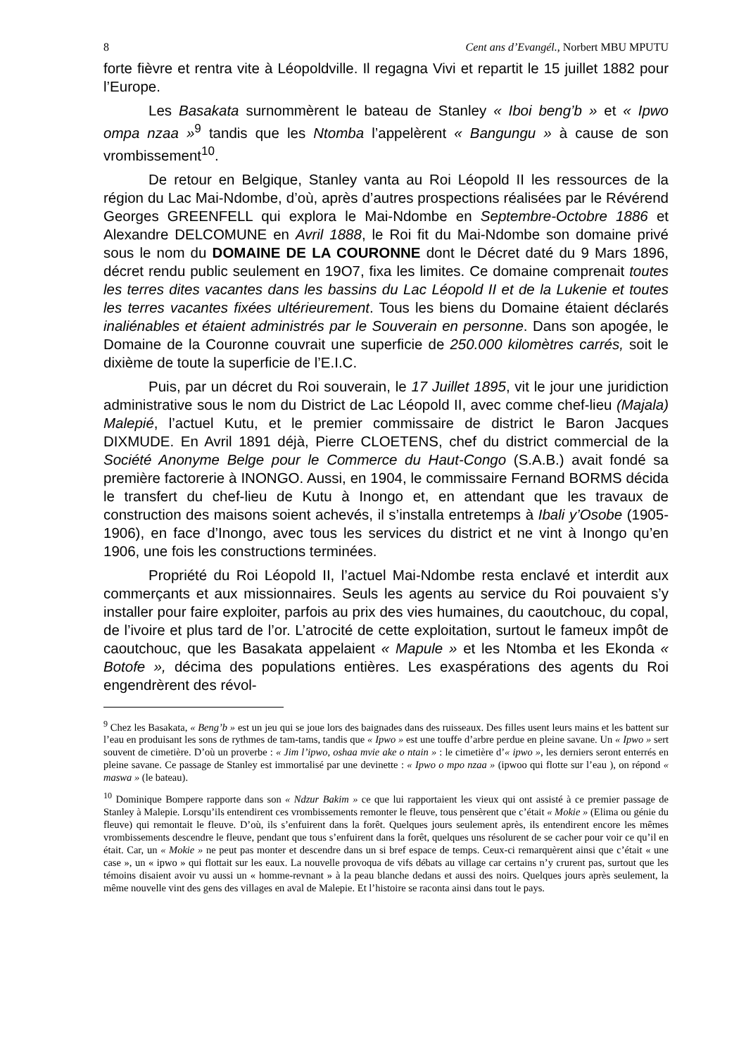8 Cent ans d’Evangél., Norbert MBU MPUTU
forte fièvre et rentra vite à Léopoldville. Il regagna Vivi et repartit le 15 juillet 1882 pour l’Europe.
Les Basakata surnommèrent le bateau de Stanley « Iboi beng’b » et « Ipwo ompa nzaa »<sup>9</sup> tandis que les Ntomba l’appelèrent « Bangungu » à cause de son vrombissement<sup>10</sup>.
De retour en Belgique, Stanley vanta au Roi Léopold II les ressources de la région du Lac Mai-Ndombe, d’où, après d’autres prospections réalisées par le Révérend Georges GREENFELL qui explora le Mai-Ndombe en Septembre-Octobre 1886 et Alexandre DELCOMUNE en Avril 1888, le Roi fit du Mai-Ndombe son domaine privé sous le nom du DOMAINE DE LA COURONNE dont le Décret daté du 9 Mars 1896, décret rendu public seulement en 19O7, fixa les limites. Ce domaine comprenait toutes les terres dites vacantes dans les bassins du Lac Léopold II et de la Lukenie et toutes les terres vacantes fixées ultérieurement. Tous les biens du Domaine étaient déclarés inaliénables et étaient administrés par le Souverain en personne. Dans son apogée, le Domaine de la Couronne couvrait une superficie de 250.000 kilomètres carrés, soit le dixième de toute la superficie de l’E.I.C.
Puis, par un décret du Roi souverain, le 17 Juillet 1895, vit le jour une juridiction administrative sous le nom du District de Lac Léopold II, avec comme chef-lieu (Majala) Malepié, l’actuel Kutu, et le premier commissaire de district le Baron Jacques DIXMUDE. En Avril 1891 déjà, Pierre CLOETENS, chef du district commercial de la Société Anonyme Belge pour le Commerce du Haut-Congo (S.A.B.) avait fondé sa première factorerie à INONGO. Aussi, en 1904, le commissaire Fernand BORMS décida le transfert du chef-lieu de Kutu à Inongo et, en attendant que les travaux de construction des maisons soient achevés, il s’installa entretemps à Ibali y’Osobe (1905-1906), en face d’Inongo, avec tous les services du district et ne vint à Inongo qu’en 1906, une fois les constructions terminées.
Propriété du Roi Léopold II, l’actuel Mai-Ndombe resta enclavé et interdit aux commerçants et aux missionnaires. Seuls les agents au service du Roi pouvaient s’y installer pour faire exploiter, parfois au prix des vies humaines, du caoutchouc, du copal, de l’ivoire et plus tard de l’or. L’atrocité de cette exploitation, surtout le fameux impôt de caoutchouc, que les Basakata appelaient « Mapule » et les Ntomba et les Ekonda « Botofe », décima des populations entières. Les exaspérations des agents du Roi engendrèrent des révol-
<sup>9</sup> Chez les Basakata, « Beng’b » est un jeu qui se joue lors des baignades dans des ruisseaux. Des filles usent leurs mains et les battent sur l’eau en produisant les sons de rythmes de tam-tams, tandis que « Ipwo » est une touffe d’arbre perdue en pleine savane. Un « Ipwo » sert souvent de cimetière. D’où un proverbe : « Jim l’ipwo, oshaa mvie ake o ntain » : le cimetière d’« ipwo », les derniers seront enterrés en pleine savane. Ce passage de Stanley est immortalisé par une devinette : « Ipwo o mpo nzaa » (ipwoo qui flotte sur l’eau ), on répond « maswa » (le bateau).
<sup>10</sup> Dominique Bompere rapporte dans son « Ndzur Bakim » ce que lui rapportaient les vieux qui ont assisté à ce premier passage de Stanley à Malepie. Lorsqu’ils entendirent ces vrombissements remonter le fleuve, tous pensèrent que c’était « Mokie » (Elima ou génie du fleuve) qui remontait le fleuve. D’où, ils s’enfuirent dans la forêt. Quelques jours seulement après, ils entendirent encore les mêmes vrombissements descendre le fleuve, pendant que tous s’enfuirent dans la forêt, quelques uns résolurent de se cacher pour voir ce qu’il en était. Car, un « Mokie » ne peut pas monter et descendre dans un si bref espace de temps. Ceux-ci remarquèrent ainsi que c’était « une case », un « ipwo » qui flottait sur les eaux. La nouvelle provoqua de vifs débats au village car certains n’y crurent pas, surtout que les témoins disaient avoir vu aussi un « homme-revnant » à la peau blanche dedans et aussi des noirs. Quelques jours après seulement, la même nouvelle vint des gens des villages en aval de Malepie. Et l’histoire se raconta ainsi dans tout le pays.